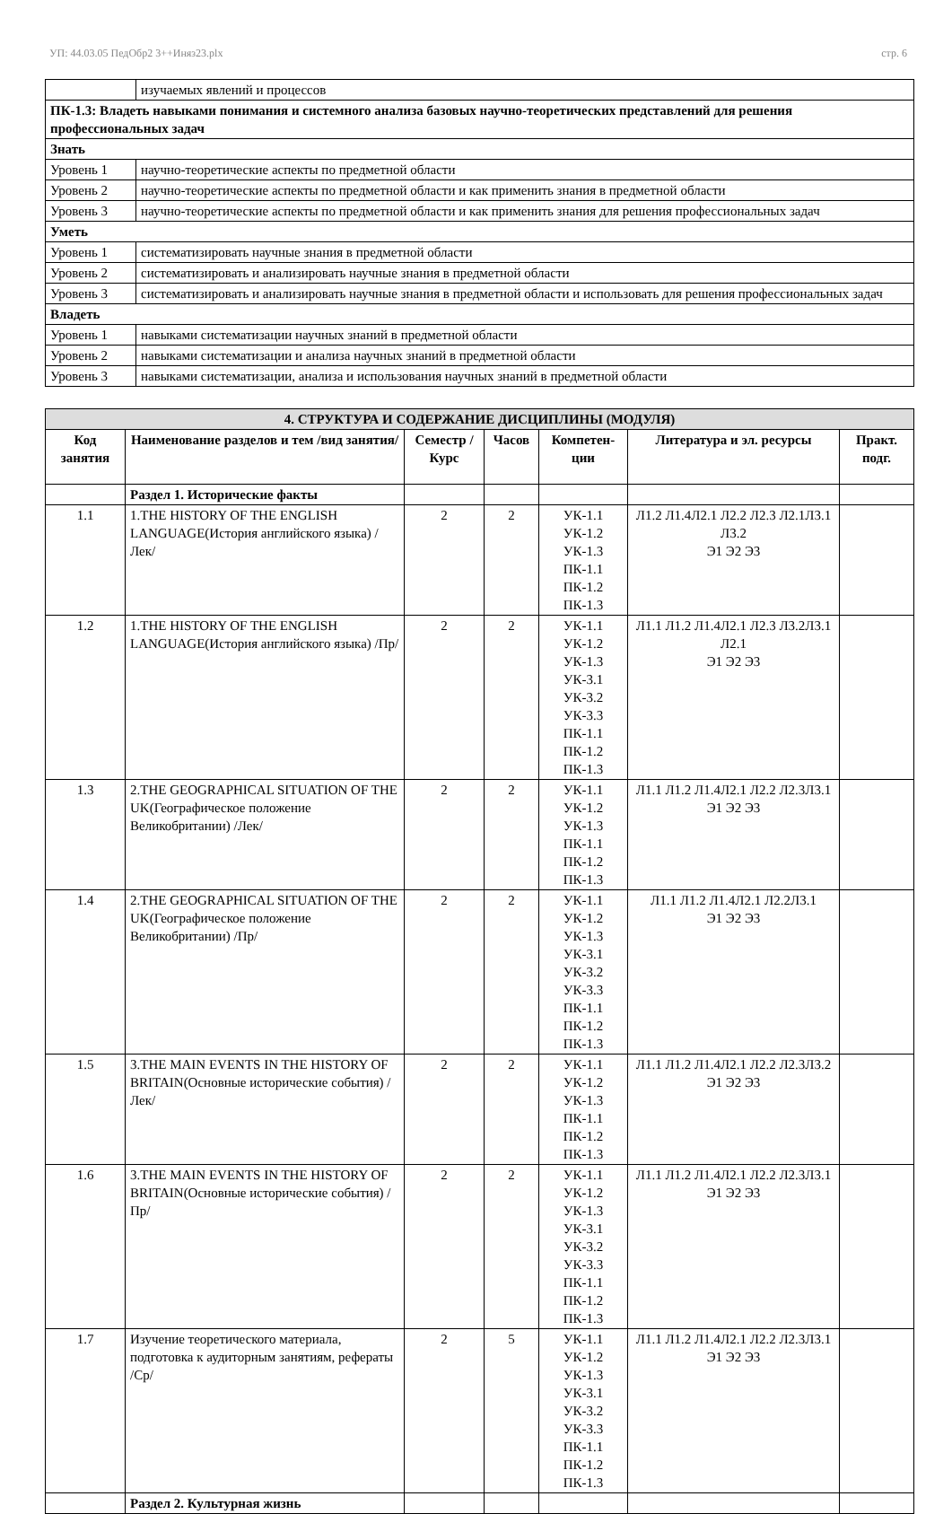УП: 44.03.05 ПедОбр2 3++Иняз23.plx стр. 6
| | изучаемых явлений и процессов |
| ПК-1.3: Владеть навыками понимания и системного анализа базовых научно-теоретических представлений для решения профессиональных задач | |
| Знать | |
| Уровень 1 | научно-теоретические аспекты по предметной области |
| Уровень 2 | научно-теоретические аспекты по предметной области и как применить знания в предметной области |
| Уровень 3 | научно-теоретические аспекты по предметной области и как применить знания для решения профессиональных задач |
| Уметь | |
| Уровень 1 | систематизировать научные знания в предметной области |
| Уровень 2 | систематизировать и анализировать научные знания в предметной области |
| Уровень 3 | систематизировать и анализировать научные знания в предметной области и использовать для решения профессиональных задач |
| Владеть | |
| Уровень 1 | навыками систематизации научных знаний в предметной области |
| Уровень 2 | навыками систематизации и анализа научных знаний в предметной области |
| Уровень 3 | навыками систематизации, анализа и использования научных знаний в предметной области |
| 4. СТРУКТУРА И СОДЕРЖАНИЕ ДИСЦИПЛИНЫ (МОДУЛЯ) | | | | | | |
| Код занятия | Наименование разделов и тем /вид занятия/ | Семестр / Курс | Часов | Компетен-ции | Литература и эл. ресурсы | Практ. подг. |
| | Раздел 1. Исторические факты | | | | | |
| 1.1 | 1.THE HISTORY OF THE ENGLISH LANGUAGE(История английского языка) /Лек/ | 2 | 2 | УК-1.1 УК-1.2 УК-1.3 ПК-1.1 ПК-1.2 ПК-1.3 | Л1.2 Л1.4Л2.1 Л2.2 Л2.3 Л2.1Л3.1 Л3.2 Э1 Э2 Э3 | |
| 1.2 | 1.THE HISTORY OF THE ENGLISH LANGUAGE(История английского языка) /Пр/ | 2 | 2 | УК-1.1 УК-1.2 УК-1.3 УК-3.1 УК-3.2 УК-3.3 ПК-1.1 ПК-1.2 ПК-1.3 | Л1.1 Л1.2 Л1.4Л2.1 Л2.3 Л3.2Л3.1 Л2.1 Э1 Э2 Э3 | |
| 1.3 | 2.THE GEOGRAPHICAL SITUATION OF THE UK(Географическое положение Великобритании) /Лек/ | 2 | 2 | УК-1.1 УК-1.2 УК-1.3 ПК-1.1 ПК-1.2 ПК-1.3 | Л1.1 Л1.2 Л1.4Л2.1 Л2.2 Л2.3Л3.1 Э1 Э2 Э3 | |
| 1.4 | 2.THE GEOGRAPHICAL SITUATION OF THE UK(Географическое положение Великобритании) /Пр/ | 2 | 2 | УК-1.1 УК-1.2 УК-1.3 УК-3.1 УК-3.2 УК-3.3 ПК-1.1 ПК-1.2 ПК-1.3 | Л1.1 Л1.2 Л1.4Л2.1 Л2.2Л3.1 Э1 Э2 Э3 | |
| 1.5 | 3.THE MAIN EVENTS IN THE HISTORY OF BRITAIN(Основные исторические события) /Лек/ | 2 | 2 | УК-1.1 УК-1.2 УК-1.3 ПК-1.1 ПК-1.2 ПК-1.3 | Л1.1 Л1.2 Л1.4Л2.1 Л2.2 Л2.3Л3.2 Э1 Э2 Э3 | |
| 1.6 | 3.THE MAIN EVENTS IN THE HISTORY OF BRITAIN(Основные исторические события) /Пр/ | 2 | 2 | УК-1.1 УК-1.2 УК-1.3 УК-3.1 УК-3.2 УК-3.3 ПК-1.1 ПК-1.2 ПК-1.3 | Л1.1 Л1.2 Л1.4Л2.1 Л2.2 Л2.3Л3.1 Э1 Э2 Э3 | |
| 1.7 | Изучение теоретического материала, подготовка к аудиторным занятиям, рефераты /Ср/ | 2 | 5 | УК-1.1 УК-1.2 УК-1.3 УК-3.1 УК-3.2 УК-3.3 ПК-1.1 ПК-1.2 ПК-1.3 | Л1.1 Л1.2 Л1.4Л2.1 Л2.2 Л2.3Л3.1 Э1 Э2 Э3 | |
| | Раздел 2. Культурная жизнь | | | | | |